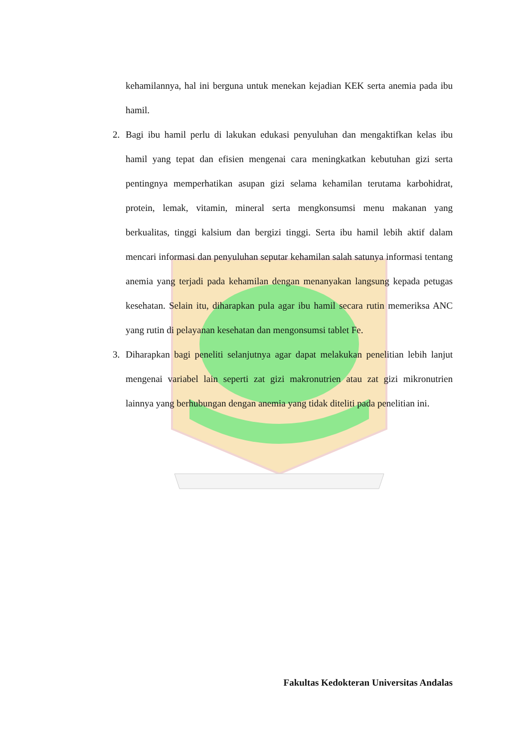kehamilannya, hal ini berguna untuk menekan kejadian KEK serta anemia pada ibu hamil.
2. Bagi ibu hamil perlu di lakukan edukasi penyuluhan dan mengaktifkan kelas ibu hamil yang tepat dan efisien mengenai cara meningkatkan kebutuhan gizi serta pentingnya memperhatikan asupan gizi selama kehamilan terutama karbohidrat, protein, lemak, vitamin, mineral serta mengkonsumsi menu makanan yang berkualitas, tinggi kalsium dan bergizi tinggi. Serta ibu hamil lebih aktif dalam mencari informasi dan penyuluhan seputar kehamilan salah satunya informasi tentang anemia yang terjadi pada kehamilan dengan menanyakan langsung kepada petugas kesehatan. Selain itu, diharapkan pula agar ibu hamil secara rutin memeriksa ANC yang rutin di pelayanan kesehatan dan mengonsumsi tablet Fe.
3. Diharapkan bagi peneliti selanjutnya agar dapat melakukan penelitian lebih lanjut mengenai variabel lain seperti zat gizi makronutrien atau zat gizi mikronutrien lainnya yang berhubungan dengan anemia yang tidak diteliti pada penelitian ini.
Fakultas Kedokteran Universitas Andalas